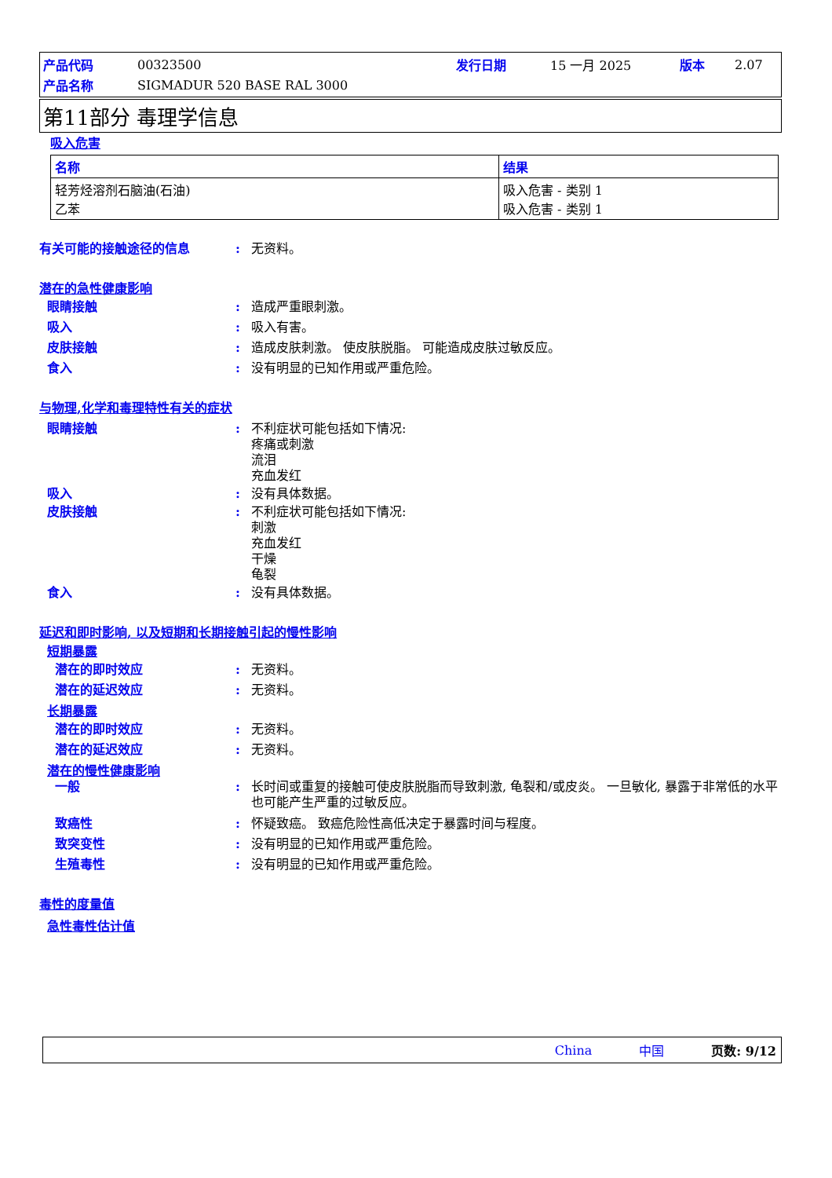| 产品代码 | 00323500 | 发行日期 | 15 一月 2025 | 版本 | 2.07 |
| 产品名称 | SIGMADUR 520 BASE RAL 3000 | | | | |
第11部分 毒理学信息
吸入危害
| 名称 | 结果 |
| --- | --- |
| 轻芳烃溶剂石脑油(石油) 乙苯 | 吸入危害 - 类别 1 吸入危害 - 类别 1 |
有关可能的接触途径的信息 : 无资料。
潜在的急性健康影响
眼睛接触 : 造成严重眼刺激。
吸入 : 吸入有害。
皮肤接触 : 造成皮肤刺激。 使皮肤脱脂。 可能造成皮肤过敏反应。
食入 : 没有明显的已知作用或严重危险。
与物理,化学和毒理特性有关的症状
眼睛接触 : 不利症状可能包括如下情况:
疼痛或刺激
流泪
充血发红
吸入 : 没有具体数据。
皮肤接触 : 不利症状可能包括如下情况:
刺激
充血发红
干燥
龟裂
食入 : 没有具体数据。
延迟和即时影响, 以及短期和长期接触引起的慢性影响
短期暴露
潜在的即时效应 : 无资料。
潜在的延迟效应 : 无资料。
长期暴露
潜在的即时效应 : 无资料。
潜在的延迟效应 : 无资料。
潜在的慢性健康影响
一般 : 长时间或重复的接触可使皮肤脱脂而导致刺激, 龟裂和/或皮炎。 一旦敏化, 暴露于非常低的水平也可能产生严重的过敏反应。
致癌性 : 怀疑致癌。 致癌危险性高低决定于暴露时间与程度。
致突变性 : 没有明显的已知作用或严重危险。
生殖毒性 : 没有明显的已知作用或严重危险。
毒性的度量值
急性毒性估计值
China 中国 页数: 9/12